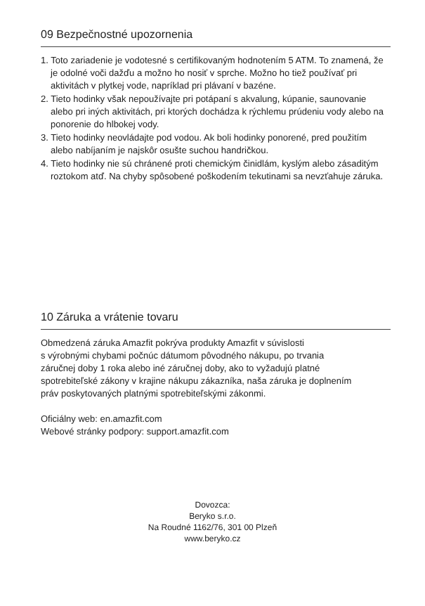09 Bezpečnostné upozornenia
1. Toto zariadenie je vodotesné s certifikovaným hodnotením 5 ATM. To znamená, že je odolné voči dažďu a možno ho nosiť v sprche. Možno ho tiež používať pri aktivitách v plytkej vode, napríklad pri plávaní v bazéne.
2. Tieto hodinky však nepoužívajte pri potápaní s akvalung, kúpanie, saunovanie alebo pri iných aktivitách, pri ktorých dochádza k rýchlemu prúdeniu vody alebo na ponorenie do hlbokej vody.
3. Tieto hodinky neovládajte pod vodou. Ak boli hodinky ponorené, pred použitím alebo nabíjaním je najskôr osušte suchou handričkou.
4. Tieto hodinky nie sú chránené proti chemickým činidlám, kyslým alebo zásaditým roztokom atď. Na chyby spôsobené poškodením tekutinami sa nevzťahuje záruka.
10 Záruka a vrátenie tovaru
Obmedzená záruka Amazfit pokrýva produkty Amazfit v súvislosti
s výrobnými chybami počnúc dátumom pôvodného nákupu, po trvania
záručnej doby 1 roka alebo iné záručnej doby, ako to vyžadujú platné
spotrebiteľské zákony v krajine nákupu zákazníka, naša záruka je doplnením
práv poskytovaných platnými spotrebiteľskými zákonmi.
Oficiálny web: en.amazfit.com
Webové stránky podpory: support.amazfit.com
Dovozca:
Beryko s.r.o.
Na Roudné 1162/76, 301 00 Plzeň
www.beryko.cz